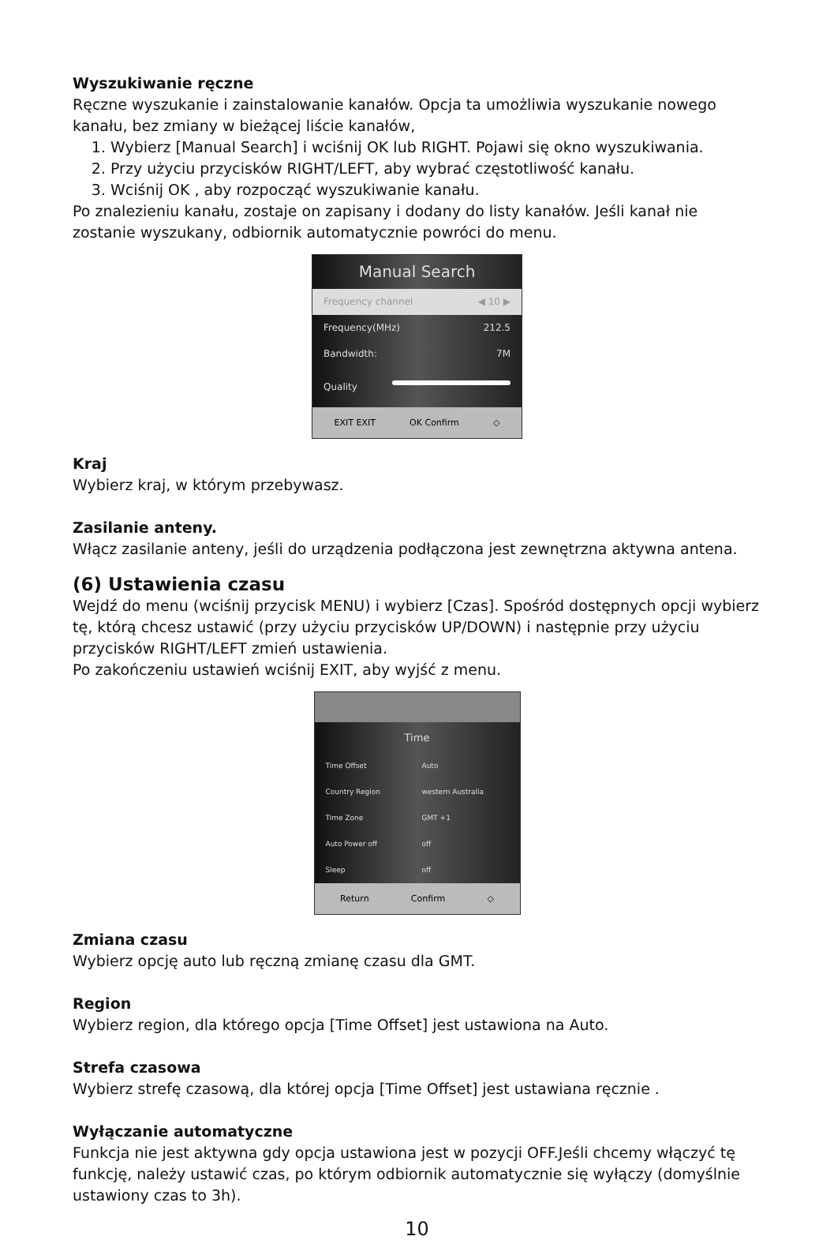Wyszukiwanie ręczne
Ręczne wyszukanie i zainstalowanie kanałów. Opcja ta umożliwia wyszukanie nowego kanału, bez zmiany w bieżącej liście kanałów,
1. Wybierz [Manual Search] i wciśnij OK lub RIGHT. Pojawi się okno wyszukiwania.
2. Przy użyciu przycisków RIGHT/LEFT, aby wybrać częstotliwość kanału.
3. Wciśnij OK , aby rozpocząć wyszukiwanie kanału.
Po znalezieniu kanału, zostaje on zapisany i dodany do listy kanałów. Jeśli kanał nie zostanie wyszukany, odbiornik automatycznie powróci do menu.
Manual Search
Frequency channel ◀ 10 ▶
Frequency(MHz) 212.5
Bandwidth: 7M
Quality
EXIT EXIT OK Confirm ◇
Kraj
Wybierz kraj, w którym przebywasz.
Zasilanie anteny.
Włącz zasilanie anteny, jeśli do urządzenia podłączona jest zewnętrzna aktywna antena.
(6) Ustawienia czasu
Wejdź do menu (wciśnij przycisk MENU) i wybierz [Czas]. Spośród dostępnych opcji wybierz tę, którą chcesz ustawić (przy użyciu przycisków UP/DOWN) i następnie przy użyciu przycisków RIGHT/LEFT zmień ustawienia.
Po zakończeniu ustawień wciśnij EXIT, aby wyjść z menu.
Time
Time Offset Auto
Country Region western Australia
Time Zone GMT +1
Auto Power off off
Sleep off
Return Confirm ◇
Zmiana czasu
Wybierz opcję auto lub ręczną zmianę czasu dla GMT.
Region
Wybierz region, dla którego opcja [Time Offset] jest ustawiona na Auto.
Strefa czasowa
Wybierz strefę czasową, dla której opcja [Time Offset] jest ustawiana ręcznie .
Wyłączanie automatyczne
Funkcja nie jest aktywna gdy opcja ustawiona jest w pozycji OFF.Jeśli chcemy włączyć tę funkcję, należy ustawić czas, po którym odbiornik automatycznie się wyłączy (domyślnie ustawiony czas to 3h).
10